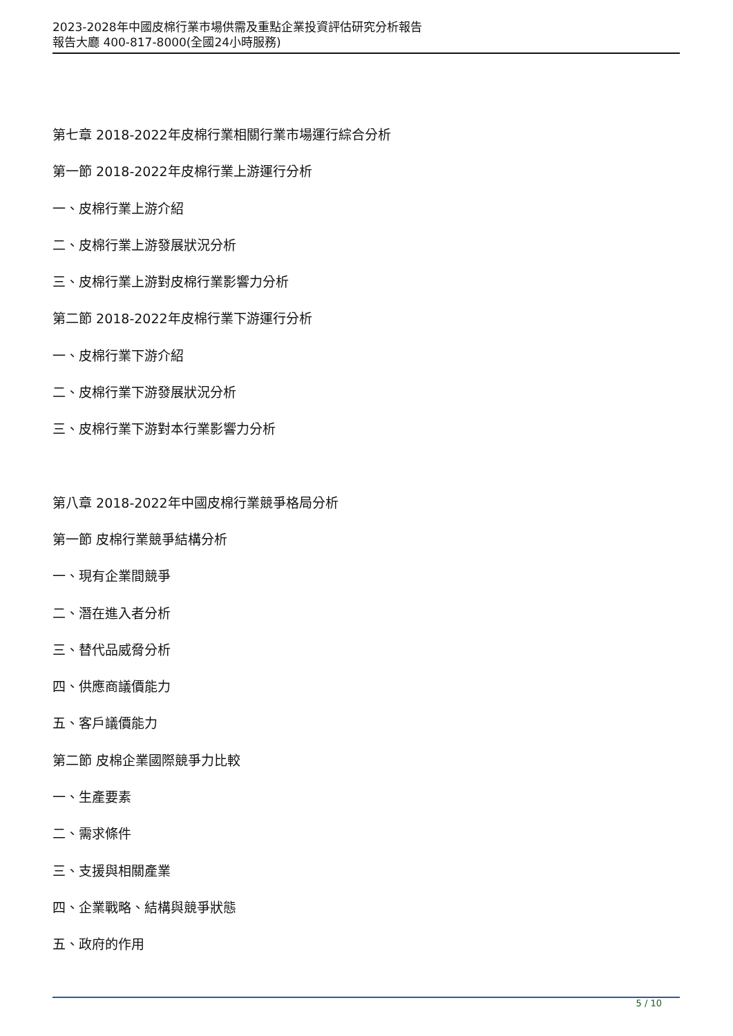2023-2028年中國皮棉行業市場供需及重點企業投資評估研究分析報告
報告大廳 400-817-8000(全國24小時服務)
第七章 2018-2022年皮棉行業相關行業市場運行綜合分析
第一節 2018-2022年皮棉行業上游運行分析
一、皮棉行業上游介紹
二、皮棉行業上游發展狀況分析
三、皮棉行業上游對皮棉行業影響力分析
第二節 2018-2022年皮棉行業下游運行分析
一、皮棉行業下游介紹
二、皮棉行業下游發展狀況分析
三、皮棉行業下游對本行業影響力分析
第八章 2018-2022年中國皮棉行業競爭格局分析
第一節 皮棉行業競爭結構分析
一、現有企業間競爭
二、潛在進入者分析
三、替代品威脅分析
四、供應商議價能力
五、客戶議價能力
第二節 皮棉企業國際競爭力比較
一、生產要素
二、需求條件
三、支援與相關產業
四、企業戰略、結構與競爭狀態
五、政府的作用
5 / 10